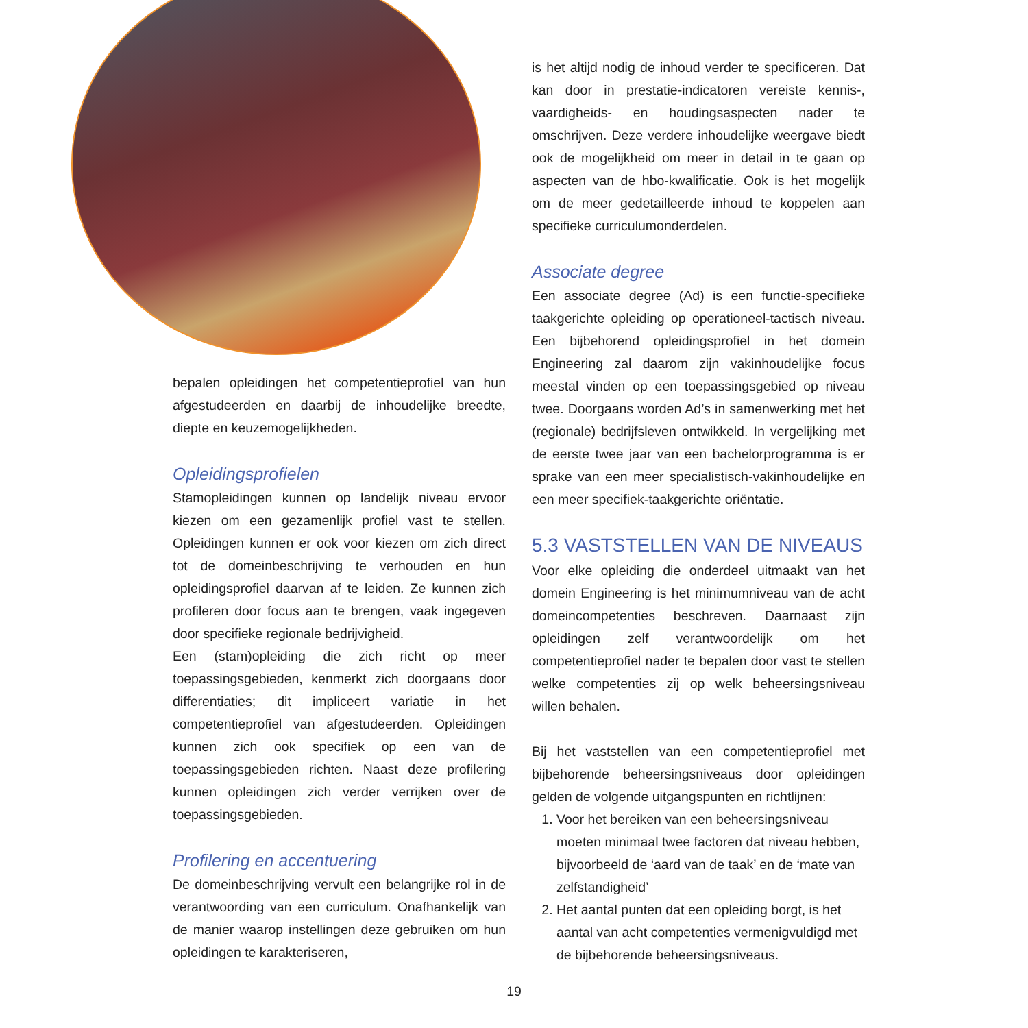bepalen opleidingen het competentieprofiel van hun afgestudeerden en daarbij de inhoudelijke breedte, diepte en keuzemogelijkheden.
Opleidingsprofielen
Stamopleidingen kunnen op landelijk niveau ervoor kiezen om een gezamenlijk profiel vast te stellen. Opleidingen kunnen er ook voor kiezen om zich direct tot de domeinbeschrijving te verhouden en hun opleidingsprofiel daarvan af te leiden. Ze kunnen zich profileren door focus aan te brengen, vaak ingegeven door specifieke regionale bedrijvigheid.
Een (stam)opleiding die zich richt op meer toepassingsgebieden, kenmerkt zich doorgaans door differentiaties; dit impliceert variatie in het competentieprofiel van afgestudeerden. Opleidingen kunnen zich ook specifiek op een van de toepassingsgebieden richten. Naast deze profilering kunnen opleidingen zich verder verrijken over de toepassingsgebieden.
Profilering en accentuering
De domeinbeschrijving vervult een belangrijke rol in de verantwoording van een curriculum. Onafhankelijk van de manier waarop instellingen deze gebruiken om hun opleidingen te karakteriseren,
is het altijd nodig de inhoud verder te specificeren. Dat kan door in prestatie-indicatoren vereiste kennis-, vaardigheids- en houdingsaspecten nader te omschrijven. Deze verdere inhoudelijke weergave biedt ook de mogelijkheid om meer in detail in te gaan op aspecten van de hbo-kwalificatie. Ook is het mogelijk om de meer gedetailleerde inhoud te koppelen aan specifieke curriculumonderdelen.
Associate degree
Een associate degree (Ad) is een functie-specifieke taakgerichte opleiding op operationeel-tactisch niveau. Een bijbehorend opleidingsprofiel in het domein Engineering zal daarom zijn vakinhoudelijke focus meestal vinden op een toepassingsgebied op niveau twee. Doorgaans worden Ad’s in samenwerking met het (regionale) bedrijfsleven ontwikkeld. In vergelijking met de eerste twee jaar van een bachelorprogramma is er sprake van een meer specialistisch-vakinhoudelijke en een meer specifiek-taakgerichte oriëntatie.
5.3 VASTSTELLEN VAN DE NIVEAUS
Voor elke opleiding die onderdeel uitmaakt van het domein Engineering is het minimumniveau van de acht domeincompetenties beschreven. Daarnaast zijn opleidingen zelf verantwoordelijk om het competentieprofiel nader te bepalen door vast te stellen welke competenties zij op welk beheersingsniveau willen behalen.
Bij het vaststellen van een competentieprofiel met bijbehorende beheersingsniveaus door opleidingen gelden de volgende uitgangspunten en richtlijnen:
1. Voor het bereiken van een beheersingsniveau moeten minimaal twee factoren dat niveau hebben, bijvoorbeeld de ‘aard van de taak’ en de ‘mate van zelfstandigheid’
2. Het aantal punten dat een opleiding borgt, is het aantal van acht competenties vermenigvuldigd met de bijbehorende beheersingsniveaus.
19